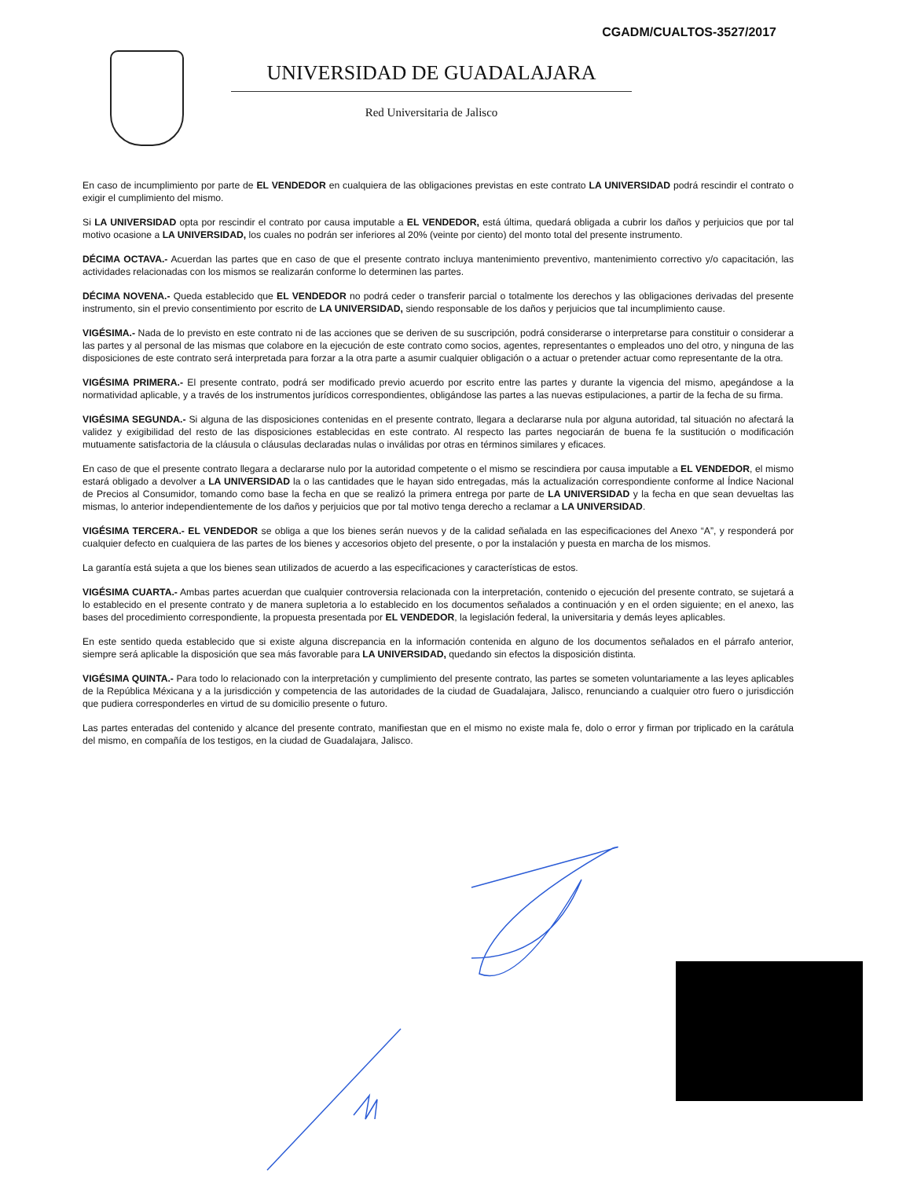CGADM/CUALTOS-3527/2017
UNIVERSIDAD DE GUADALAJARA
Red Universitaria de Jalisco
En caso de incumplimiento por parte de EL VENDEDOR en cualquiera de las obligaciones previstas en este contrato LA UNIVERSIDAD podrá rescindir el contrato o exigir el cumplimiento del mismo.
Si LA UNIVERSIDAD opta por rescindir el contrato por causa imputable a EL VENDEDOR, está última, quedará obligada a cubrir los daños y perjuicios que por tal motivo ocasione a LA UNIVERSIDAD, los cuales no podrán ser inferiores al 20% (veinte por ciento) del monto total del presente instrumento.
DÉCIMA OCTAVA.- Acuerdan las partes que en caso de que el presente contrato incluya mantenimiento preventivo, mantenimiento correctivo y/o capacitación, las actividades relacionadas con los mismos se realizarán conforme lo determinen las partes.
DÉCIMA NOVENA.- Queda establecido que EL VENDEDOR no podrá ceder o transferir parcial o totalmente los derechos y las obligaciones derivadas del presente instrumento, sin el previo consentimiento por escrito de LA UNIVERSIDAD, siendo responsable de los daños y perjuicios que tal incumplimiento cause.
VIGÉSIMA.- Nada de lo previsto en este contrato ni de las acciones que se deriven de su suscripción, podrá considerarse o interpretarse para constituir o considerar a las partes y al personal de las mismas que colabore en la ejecución de este contrato como socios, agentes, representantes o empleados uno del otro, y ninguna de las disposiciones de este contrato será interpretada para forzar a la otra parte a asumir cualquier obligación o a actuar o pretender actuar como representante de la otra.
VIGÉSIMA PRIMERA.- El presente contrato, podrá ser modificado previo acuerdo por escrito entre las partes y durante la vigencia del mismo, apegándose a la normatividad aplicable, y a través de los instrumentos jurídicos correspondientes, obligándose las partes a las nuevas estipulaciones, a partir de la fecha de su firma.
VIGÉSIMA SEGUNDA.- Si alguna de las disposiciones contenidas en el presente contrato, llegara a declararse nula por alguna autoridad, tal situación no afectará la validez y exigibilidad del resto de las disposiciones establecidas en este contrato. Al respecto las partes negociarán de buena fe la sustitución o modificación mutuamente satisfactoria de la cláusula o cláusulas declaradas nulas o inválidas por otras en términos similares y eficaces.
En caso de que el presente contrato llegara a declararse nulo por la autoridad competente o el mismo se rescindiera por causa imputable a EL VENDEDOR, el mismo estará obligado a devolver a LA UNIVERSIDAD la o las cantidades que le hayan sido entregadas, más la actualización correspondiente conforme al Índice Nacional de Precios al Consumidor, tomando como base la fecha en que se realizó la primera entrega por parte de LA UNIVERSIDAD y la fecha en que sean devueltas las mismas, lo anterior independientemente de los daños y perjuicios que por tal motivo tenga derecho a reclamar a LA UNIVERSIDAD.
VIGÉSIMA TERCERA.- EL VENDEDOR se obliga a que los bienes serán nuevos y de la calidad señalada en las especificaciones del Anexo “A”, y responderá por cualquier defecto en cualquiera de las partes de los bienes y accesorios objeto del presente, o por la instalación y puesta en marcha de los mismos.
La garantía está sujeta a que los bienes sean utilizados de acuerdo a las especificaciones y características de estos.
VIGÉSIMA CUARTA.- Ambas partes acuerdan que cualquier controversia relacionada con la interpretación, contenido o ejecución del presente contrato, se sujetará a lo establecido en el presente contrato y de manera supletoria a lo establecido en los documentos señalados a continuación y en el orden siguiente; en el anexo, las bases del procedimiento correspondiente, la propuesta presentada por EL VENDEDOR, la legislación federal, la universitaria y demás leyes aplicables.
En este sentido queda establecido que si existe alguna discrepancia en la información contenida en alguno de los documentos señalados en el párrafo anterior, siempre será aplicable la disposición que sea más favorable para LA UNIVERSIDAD, quedando sin efectos la disposición distinta.
VIGÉSIMA QUINTA.- Para todo lo relacionado con la interpretación y cumplimiento del presente contrato, las partes se someten voluntariamente a las leyes aplicables de la República Méxicana y a la jurisdicción y competencia de las autoridades de la ciudad de Guadalajara, Jalisco, renunciando a cualquier otro fuero o jurisdicción que pudiera corresponderles en virtud de su domicilio presente o futuro.
Las partes enteradas del contenido y alcance del presente contrato, manifiestan que en el mismo no existe mala fe, dolo o error y firman por triplicado en la carátula del mismo, en compañía de los testigos, en la ciudad de Guadalajara, Jalisco.